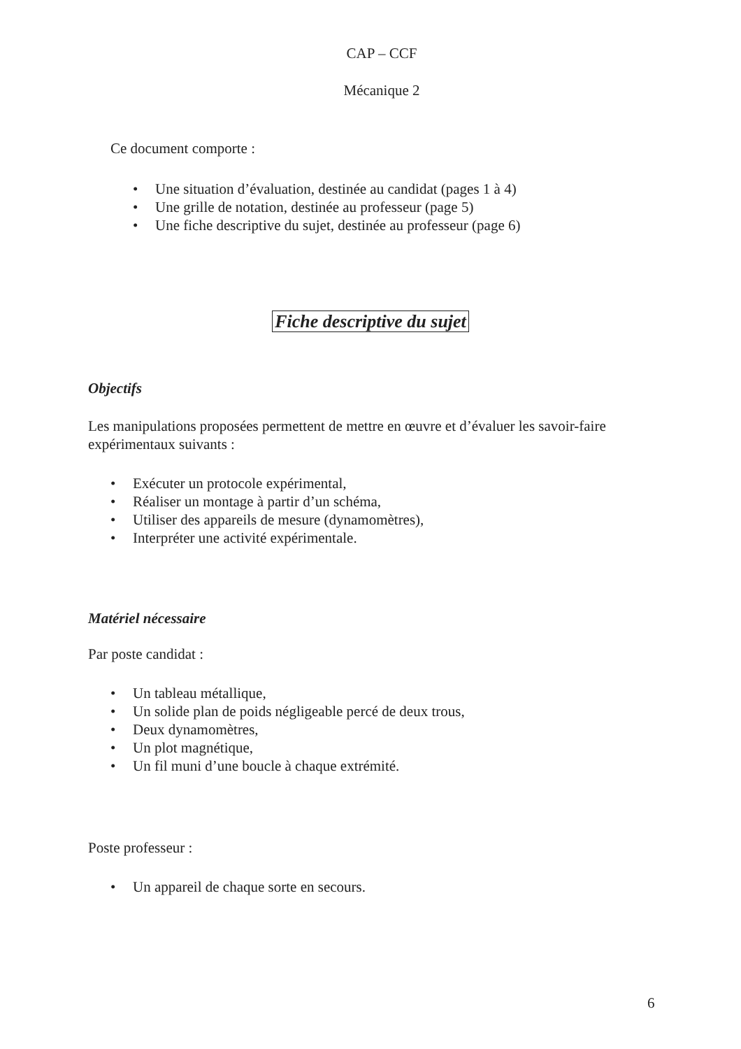CAP – CCF
Mécanique 2
Ce document comporte :
• Une situation d’évaluation, destinée au candidat (pages 1 à 4)
• Une grille de notation, destinée au professeur (page 5)
• Une fiche descriptive du sujet, destinée au professeur (page 6)
Fiche descriptive du sujet
Objectifs
Les manipulations proposées permettent de mettre en œuvre et d’évaluer les savoir-faire expérimentaux suivants :
• Exécuter un protocole expérimental,
• Réaliser un montage à partir d’un schéma,
• Utiliser des appareils de mesure (dynamomètres),
• Interpréter une activité expérimentale.
Matériel nécessaire
Par poste candidat :
• Un tableau métallique,
• Un solide plan de poids négligeable percé de deux trous,
• Deux dynamomètres,
• Un plot magnétique,
• Un fil muni d’une boucle à chaque extrémité.
Poste professeur :
• Un appareil de chaque sorte en secours.
6